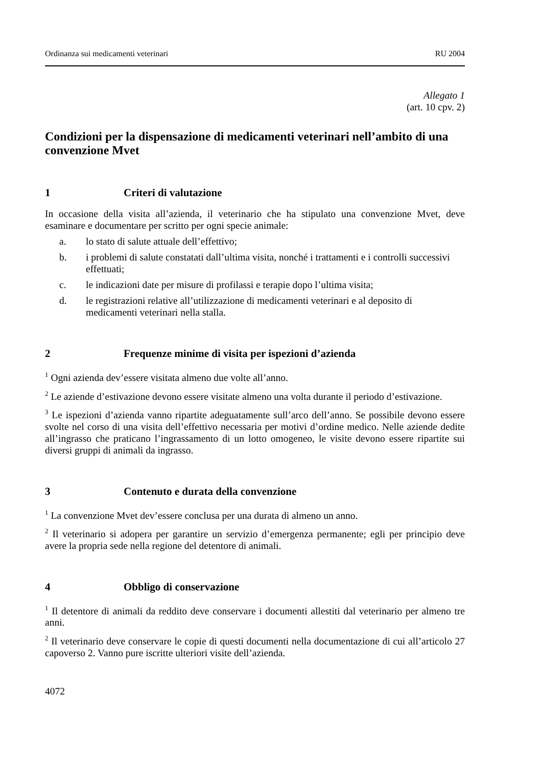Ordinanza sui medicamenti veterinari RU 2004
Allegato 1
(art. 10 cpv. 2)
Condizioni per la dispensazione di medicamenti veterinari nell’ambito di una convenzione Mvet
1 Criteri di valutazione
In occasione della visita all’azienda, il veterinario che ha stipulato una convenzione Mvet, deve esaminare e documentare per scritto per ogni specie animale:
a. lo stato di salute attuale dell’effettivo;
b. i problemi di salute constatati dall’ultima visita, nonché i trattamenti e i controlli successivi effettuati;
c. le indicazioni date per misure di profilassi e terapie dopo l’ultima visita;
d. le registrazioni relative all’utilizzazione di medicamenti veterinari e al deposito di medicamenti veterinari nella stalla.
2 Frequenze minime di visita per ispezioni d’azienda
<sup>1</sup> Ogni azienda dev’essere visitata almeno due volte all’anno.
<sup>2</sup> Le aziende d’estivazione devono essere visitate almeno una volta durante il periodo d’estivazione.
<sup>3</sup> Le ispezioni d’azienda vanno ripartite adeguatamente sull’arco dell’anno. Se possibile devono essere svolte nel corso di una visita dell’effettivo necessaria per motivi d’ordine medico. Nelle aziende dedite all’ingrasso che praticano l’ingrassamento di un lotto omogeneo, le visite devono essere ripartite sui diversi gruppi di animali da ingrasso.
3 Contenuto e durata della convenzione
<sup>1</sup> La convenzione Mvet dev’essere conclusa per una durata di almeno un anno.
<sup>2</sup> Il veterinario si adopera per garantire un servizio d’emergenza permanente; egli per principio deve avere la propria sede nella regione del detentore di animali.
4 Obbligo di conservazione
<sup>1</sup> Il detentore di animali da reddito deve conservare i documenti allestiti dal veterinario per almeno tre anni.
<sup>2</sup> Il veterinario deve conservare le copie di questi documenti nella documentazione di cui all’articolo 27 capoverso 2. Vanno pure iscritte ulteriori visite dell’azienda.
4072